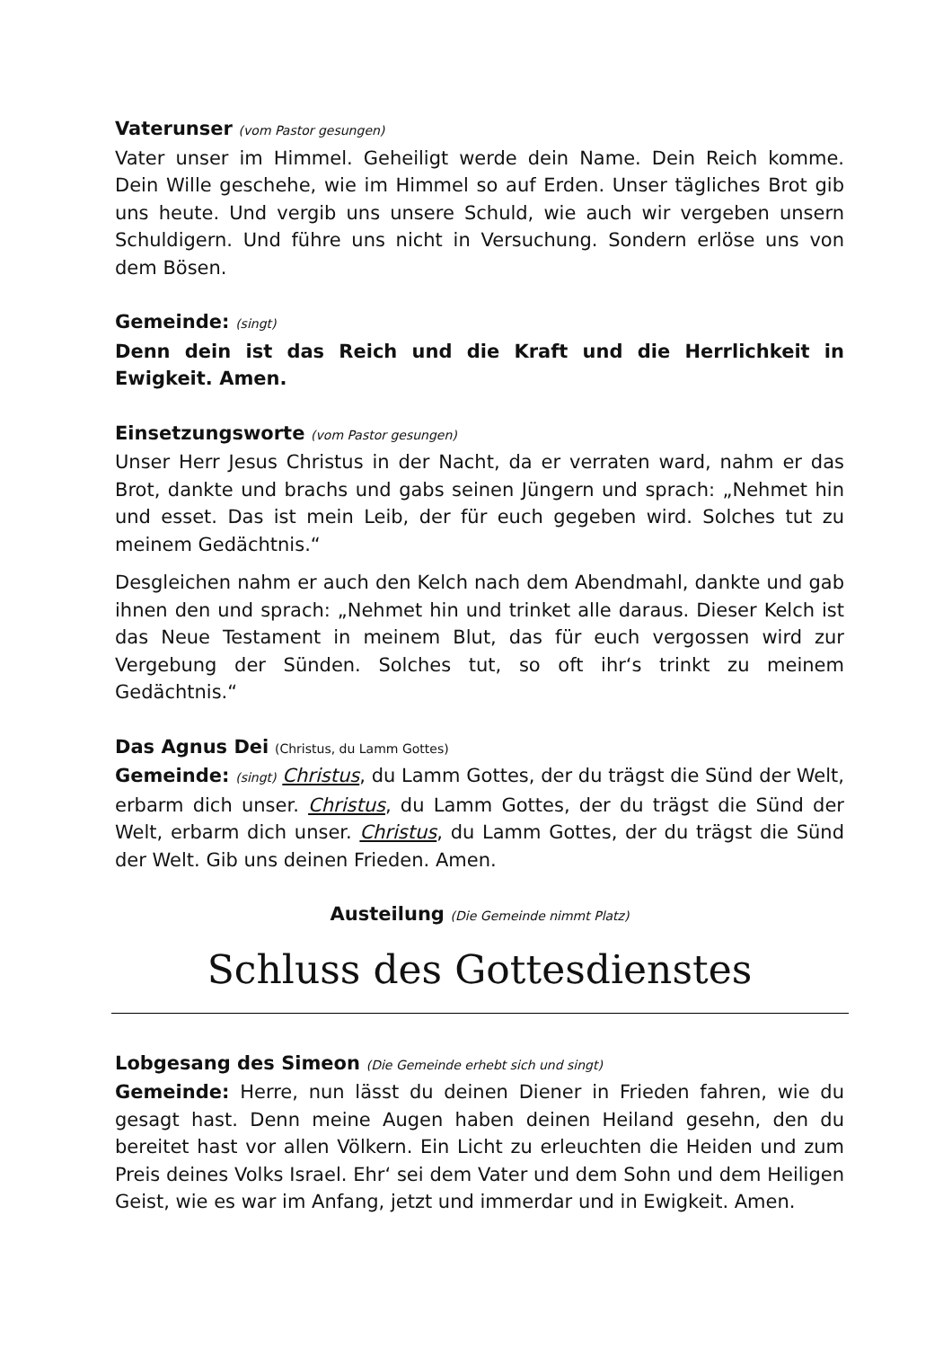Vaterunser (vom Pastor gesungen)
Vater unser im Himmel. Geheiligt werde dein Name. Dein Reich komme. Dein Wille geschehe, wie im Himmel so auf Erden. Unser tägliches Brot gib uns heute. Und vergib uns unsere Schuld, wie auch wir vergeben unsern Schuldigern. Und führe uns nicht in Versuchung. Sondern erlöse uns von dem Bösen.
Gemeinde: (singt)
Denn dein ist das Reich und die Kraft und die Herrlichkeit in Ewigkeit. Amen.
Einsetzungsworte (vom Pastor gesungen)
Unser Herr Jesus Christus in der Nacht, da er verraten ward, nahm er das Brot, dankte und brachs und gabs seinen Jüngern und sprach: „Nehmet hin und esset. Das ist mein Leib, der für euch gegeben wird. Solches tut zu meinem Gedächtnis.“
Desgleichen nahm er auch den Kelch nach dem Abendmahl, dankte und gab ihnen den und sprach: „Nehmet hin und trinket alle daraus. Dieser Kelch ist das Neue Testament in meinem Blut, das für euch vergossen wird zur Vergebung der Sünden. Solches tut, so oft ihr‘s trinkt zu meinem Gedächtnis.“
Das Agnus Dei (Christus, du Lamm Gottes)
Gemeinde: (singt) Christus, du Lamm Gottes, der du trägst die Sünd der Welt, erbarm dich unser. Christus, du Lamm Gottes, der du trägst die Sünd der Welt, erbarm dich unser. Christus, du Lamm Gottes, der du trägst die Sünd der Welt. Gib uns deinen Frieden. Amen.
Austeilung (Die Gemeinde nimmt Platz)
Schluss des Gottesdienstes
Lobgesang des Simeon (Die Gemeinde erhebt sich und singt)
Gemeinde: Herre, nun lässt du deinen Diener in Frieden fahren, wie du gesagt hast. Denn meine Augen haben deinen Heiland gesehn, den du bereitet hast vor allen Völkern. Ein Licht zu erleuchten die Heiden und zum Preis deines Volks Israel. Ehr‘ sei dem Vater und dem Sohn und dem Heiligen Geist, wie es war im Anfang, jetzt und immerdar und in Ewigkeit. Amen.